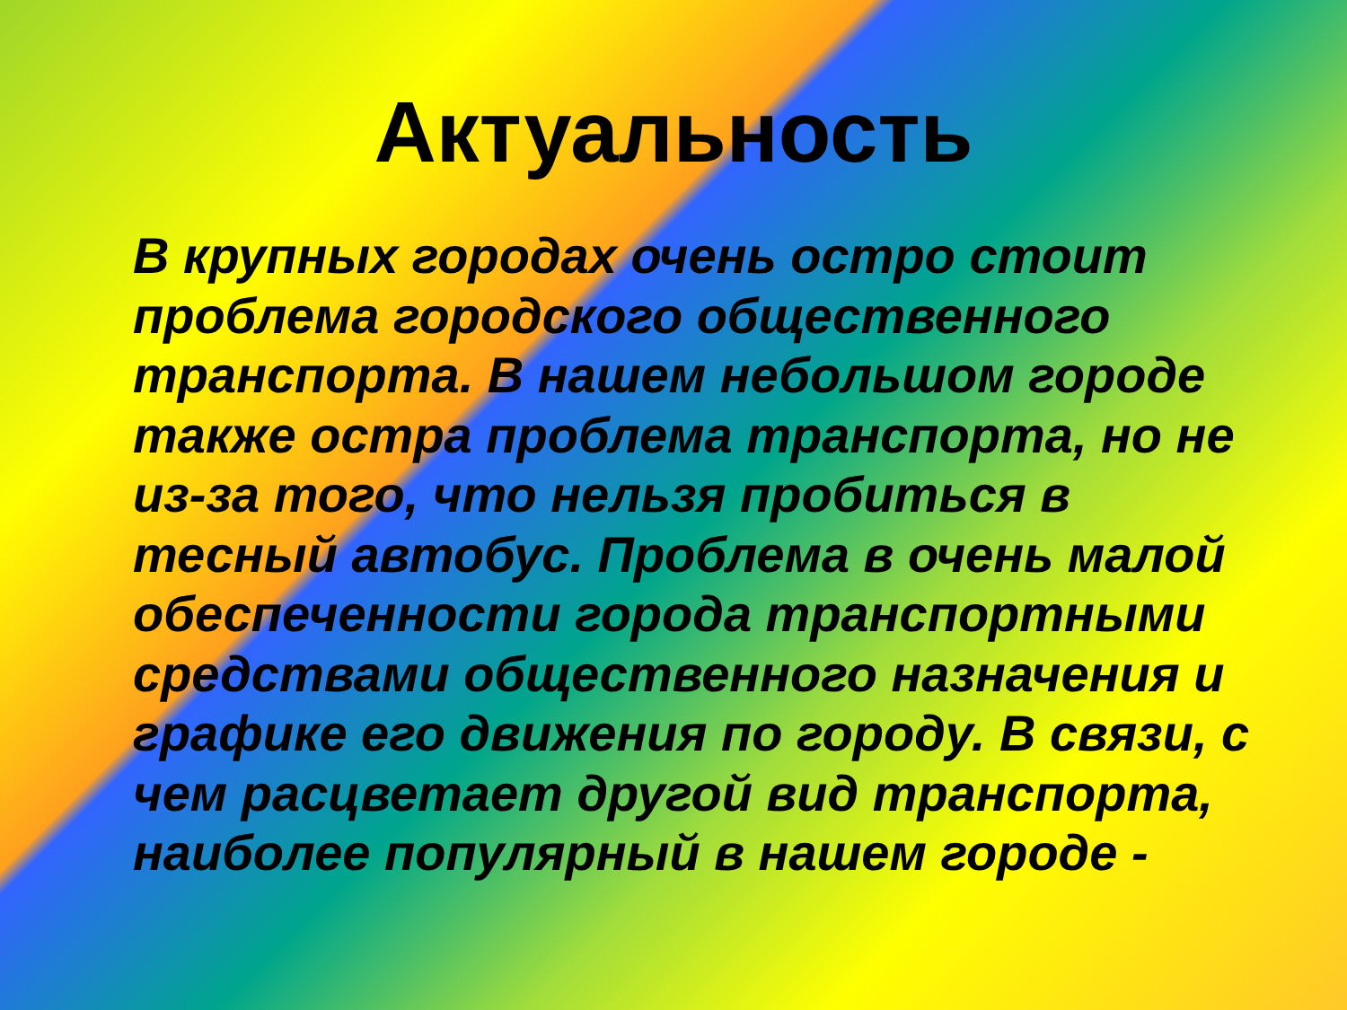Актуальность
В крупных городах очень остро стоит проблема городского общественного транспорта. В нашем небольшом городе также остра проблема транспорта, но не из-за того, что нельзя пробиться в тесный автобус. Проблема в очень малой обеспеченности города транспортными средствами общественного назначения и графике его движения по городу. В связи, с чем расцветает другой вид транспорта, наиболее популярный в нашем городе -